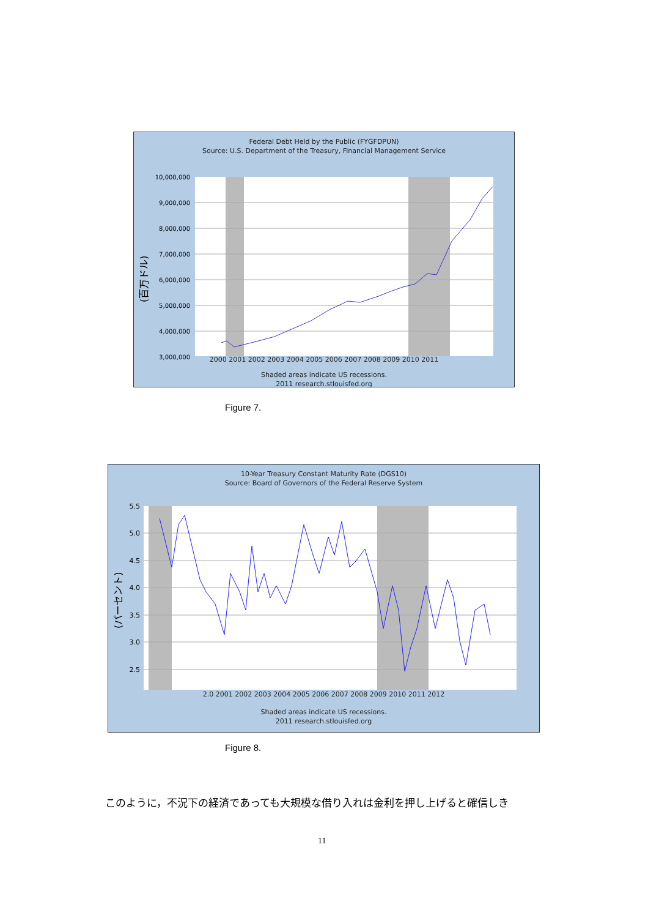Federal Debt Held by the Public (FYGFDPUN)
Source: U.S. Department of the Treasury, Financial Management Service
10,000,000
9,000,000
8,000,000
7,000,000
6,000,000
5,000,000
4,000,000
3,000,000
(百万ドル)
2000 2001 2002 2003 2004 2005 2006 2007 2008 2009 2010 2011
Shaded areas indicate US recessions.
2011 research.stlouisfed.org
Figure 7.
10-Year Treasury Constant Maturity Rate (DGS10)
Source: Board of Governors of the Federal Reserve System
5.5
5.0
4.5
4.0
3.5
3.0
2.5
(パーセント)
2.0 2001 2002 2003 2004 2005 2006 2007 2008 2009 2010 2011 2012
Shaded areas indicate US recessions.
2011 research.stlouisfed.org
Figure 8.
このように，不況下の経済であっても大規模な借り入れは金利を押し上げると確信しき
11